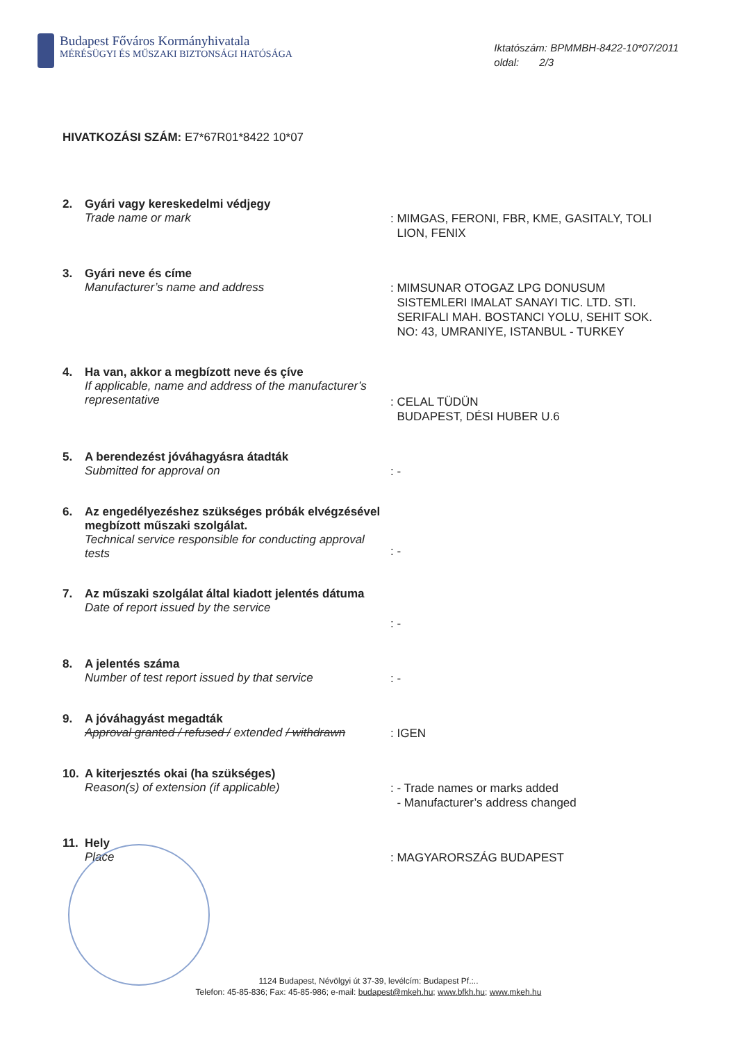Budapest Főváros Kormányhivatala
MÉRÉSÜGYI ÉS MŰSZAKI BIZTONSÁGI HATÓSÁGA
Iktatószám: BPMMBH-8422-10*07/2011
oldal: 2/3
HIVATKOZÁSI SZÁM: E7*67R01*8422 10*07
2. Gyári vagy kereskedelmi védjegy
Trade name or mark
: MIMGAS, FERONI, FBR, KME, GASITALY, TOLI
LION, FENIX
3. Gyári neve és címe
Manufacturer’s name and address
: MIMSUNAR OTOGAZ LPG DONUSUM
SISTEMLERI IMALAT SANAYI TIC. LTD. STI.
SERIFALI MAH. BOSTANCI YOLU, SEHIT SOK.
NO: 43, UMRANIYE, ISTANBUL - TURKEY
4. Ha van, akkor a megbízott neve és çíve
If applicable, name and address of the manufacturer’s representative
: CELAL TÜDÜN
BUDAPEST, DÉSI HUBER U.6
5. A berendezést jóváhagyásra átadták
Submitted for approval on
: -
6. Az engedélyezéshez szükséges próbák elvégzésével megbízott műszaki szolgálat.
Technical service responsible for conducting approval tests
: -
7. Az műszaki szolgálat által kiadott jelentés dátuma
Date of report issued by the service
: -
8. A jelentés száma
Number of test report issued by that service
: -
9. A jóváhagyást megadták
Approval granted / refused / extended / withdrawn
: IGEN
10. A kiterjesztés okai (ha szükséges)
Reason(s) of extension (if applicable)
: - Trade names or marks added
- Manufacturer’s address changed
11. Hely
Place
: MAGYARORSZÁG BUDAPEST
1124 Budapest, Névölgyi út 37-39, levélcím: Budapest Pf.:..
Telefon: 45-85-836; Fax: 45-85-986; e-mail: budapest@mkeh.hu; www.bfkh.hu; www.mkeh.hu